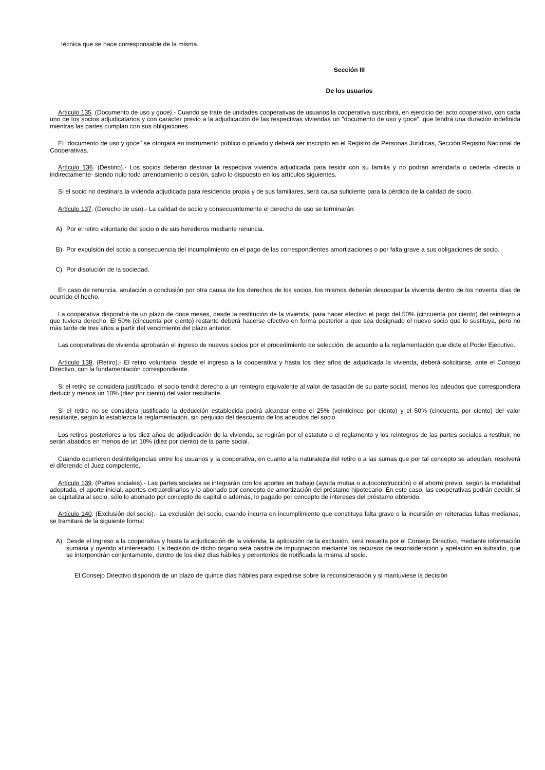técnica que se hace corresponsable de la misma.
Sección III
De los usuarios
Artículo 135. (Documento de uso y goce).- Cuando se trate de unidades cooperativas de usuarios la cooperativa suscribirá, en ejercicio del acto cooperativo, con cada uno de los socios adjudicatarios y con carácter previo a la adjudicación de las respectivas viviendas un "documento de uso y goce", que tendrá una duración indefinida mientras las partes cumplan con sus obligaciones.
El "documento de uso y goce" se otorgará en instrumento público o privado y deberá ser inscripto en el Registro de Personas Jurídicas, Sección Registro Nacional de Cooperativas.
Artículo 136. (Destino).- Los socios deberán destinar la respectiva vivienda adjudicada para residir con su familia y no podrán arrendarla o cederla -directa o indirectamente- siendo nulo todo arrendamiento o cesión, salvo lo dispuesto en los artículos siguientes.
Si el socio no destinara la vivienda adjudicada para residencia propia y de sus familiares, será causa suficiente para la pérdida de la calidad de socio.
Artículo 137. (Derecho de uso).- La calidad de socio y consecuentemente el derecho de uso se terminarán:
A) Por el retiro voluntario del socio o de sus herederos mediante renuncia.
B) Por expulsión del socio a consecuencia del incumplimiento en el pago de las correspondientes amortizaciones o por falta grave a sus obligaciones de socio.
C) Por disolución de la sociedad.
En caso de renuncia, anulación o conclusión por otra causa de los derechos de los socios, los mismos deberán desocupar la vivienda dentro de los noventa días de ocurrido el hecho.
La cooperativa dispondrá de un plazo de doce meses, desde la restitución de la vivienda, para hacer efectivo el pago del 50% (cincuenta por ciento) del reintegro a que tuviera derecho. El 50% (cincuenta por ciento) restante deberá hacerse efectivo en forma posterior a que sea designado el nuevo socio que lo sustituya, pero no más tarde de tres años a partir del vencimiento del plazo anterior.
Las cooperativas de vivienda aprobarán el ingreso de nuevos socios por el procedimiento de selección, de acuerdo a la reglamentación que dicte el Poder Ejecutivo.
Artículo 138. (Retiro).- El retiro voluntario, desde el ingreso a la cooperativa y hasta los diez años de adjudicada la vivienda, deberá solicitarse, ante el Consejo Directivo, con la fundamentación correspondiente.
Si el retiro se considera justificado, el socio tendrá derecho a un reintegro equivalente al valor de tasación de su parte social, menos los adeudos que correspondiera deducir y menos un 10% (diez por ciento) del valor resultante.
Si el retiro no se considera justificado la deducción establecida podrá alcanzar entre el 25% (veinticinco por ciento) y el 50% (cincuenta por ciento) del valor resultante, según lo establezca la reglamentación, sin perjuicio del descuento de los adeudos del socio.
Los retiros posteriores a los diez años de adjudicación de la vivienda, se regirán por el estatuto o el reglamento y los reintegros de las partes sociales a restituir, no serán abatidos en menos de un 10% (diez por ciento) de la parte social.
Cuando ocurrieren desinteligencias entre los usuarios y la cooperativa, en cuanto a la naturaleza del retiro o a las sumas que por tal concepto se adeudan, resolverá el diferendo el Juez competente.
Artículo 139. (Partes sociales).- Las partes sociales se integrarán con los aportes en trabajo (ayuda mutua o autoconstrucción) o el ahorro previo, según la modalidad adoptada, el aporte inicial, aportes extraordinarios y lo abonado por concepto de amortización del préstamo hipotecario. En este caso, las cooperativas podrán decidir, si se capitaliza al socio, sólo lo abonado por concepto de capital o además, lo pagado por concepto de intereses del préstamo obtenido.
Artículo 140. (Exclusión del socio).- La exclusión del socio, cuando incurra en incumplimiento que constituya falta grave o la incursión en reiteradas faltas medianas, se tramitará de la siguiente forma:
A) Desde el ingreso a la cooperativa y hasta la adjudicación de la vivienda, la aplicación de la exclusión, será resuelta por el Consejo Directivo, mediante información sumaria y oyendo al interesado. La decisión de dicho órgano será pasible de impugnación mediante los recursos de reconsideración y apelación en subsidio, que se interpondrán conjuntamente, dentro de los diez días hábiles y perentorios de notificada la misma al socio.
El Consejo Directivo dispondrá de un plazo de quince días hábiles para expedirse sobre la reconsideración y si mantuviese la decisión